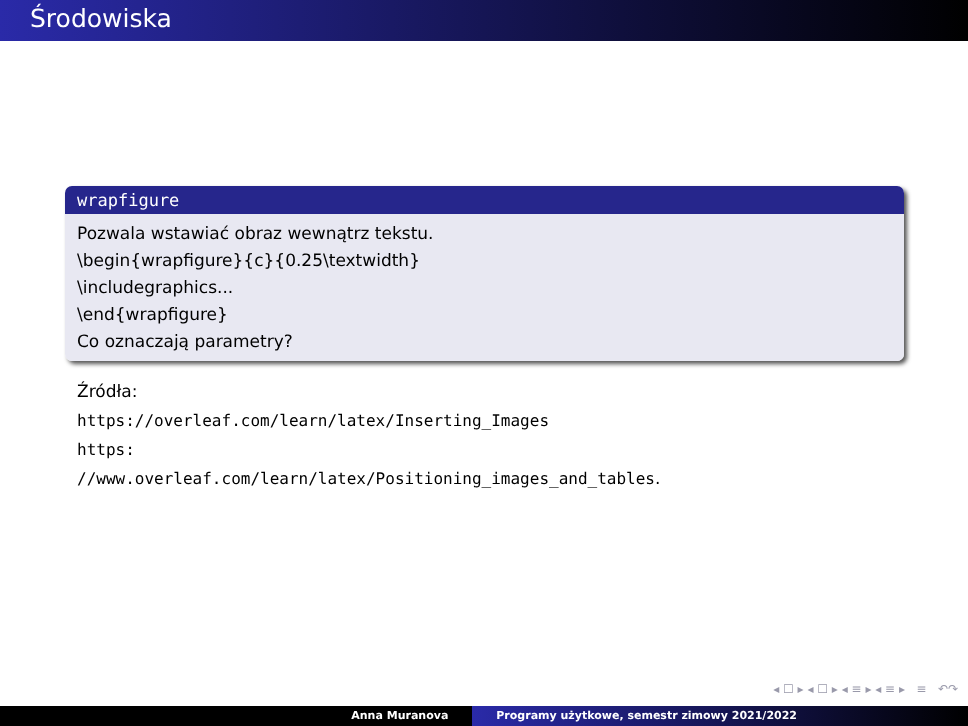Środowiska
wrapfigure
Pozwala wstawiać obraz wewnątrz tekstu.
\begin{wrapfigure}{c}{0.25\textwidth}
\includegraphics...
\end{wrapfigure}
Co oznaczają parametry?
Źródła:
https://overleaf.com/learn/latex/Inserting_Images
https:
//www.overleaf.com/learn/latex/Positioning_images_and_tables.
◂ ☐ ▸ ◂ ☐ ▸ ◂ ≡ ▸ ◂ ≡ ▸ ≡ ↶↷
Anna Muranova Programy użytkowe, semestr zimowy 2021/2022